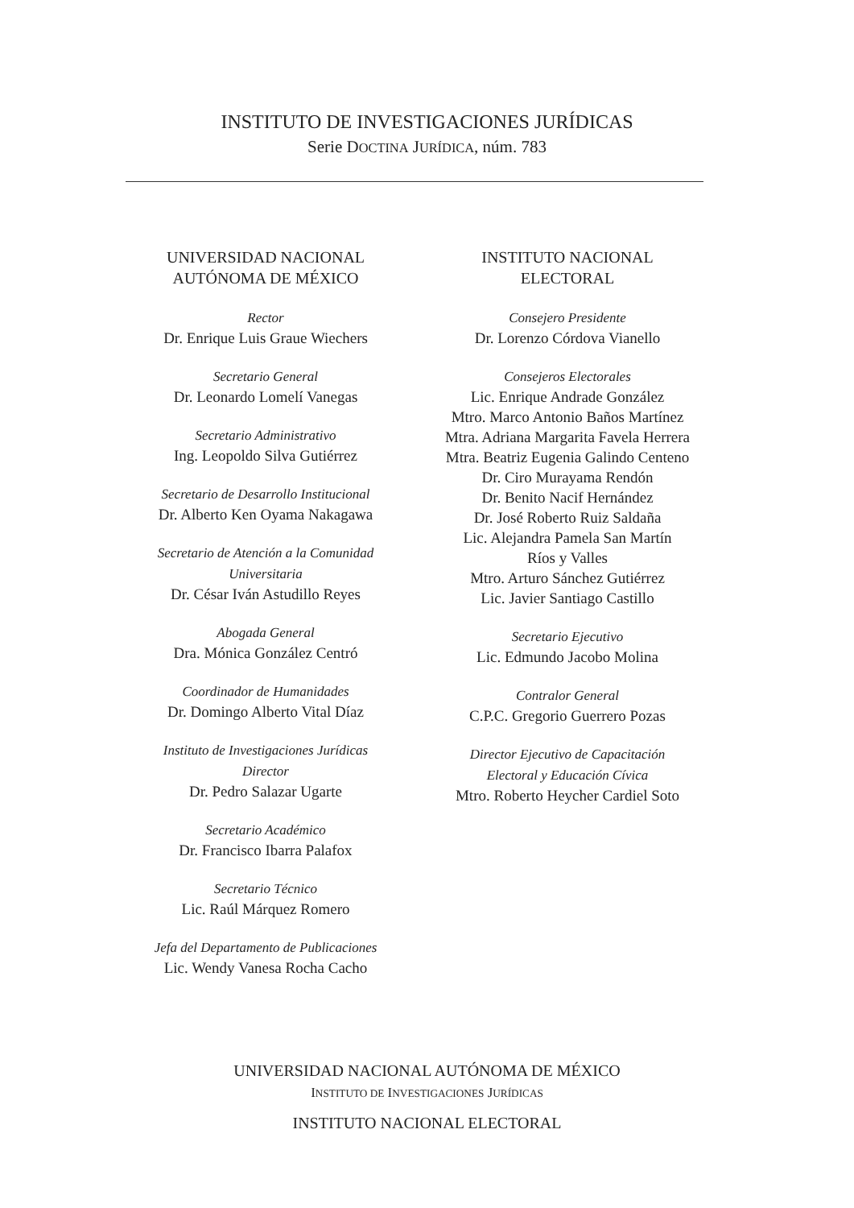INSTITUTO DE INVESTIGACIONES JURÍDICAS
Serie DOCTINA JURÍDICA, núm. 783
UNIVERSIDAD NACIONAL
AUTÓNOMA DE MÉXICO
Rector
Dr. Enrique Luis Graue Wiechers
Secretario General
Dr. Leonardo Lomelí Vanegas
Secretario Administrativo
Ing. Leopoldo Silva Gutiérrez
Secretario de Desarrollo Institucional
Dr. Alberto Ken Oyama Nakagawa
Secretario de Atención a la Comunidad
Universitaria
Dr. César Iván Astudillo Reyes
Abogada General
Dra. Mónica González Centró
Coordinador de Humanidades
Dr. Domingo Alberto Vital Díaz
Instituto de Investigaciones Jurídicas
Director
Dr. Pedro Salazar Ugarte
Secretario Académico
Dr. Francisco Ibarra Palafox
Secretario Técnico
Lic. Raúl Márquez Romero
Jefa del Departamento de Publicaciones
Lic. Wendy Vanesa Rocha Cacho
INSTITUTO NACIONAL
ELECTORAL
Consejero Presidente
Dr. Lorenzo Córdova Vianello
Consejeros Electorales
Lic. Enrique Andrade González
Mtro. Marco Antonio Baños Martínez
Mtra. Adriana Margarita Favela Herrera
Mtra. Beatriz Eugenia Galindo Centeno
Dr. Ciro Murayama Rendón
Dr. Benito Nacif Hernández
Dr. José Roberto Ruiz Saldaña
Lic. Alejandra Pamela San Martín
Ríos y Valles
Mtro. Arturo Sánchez Gutiérrez
Lic. Javier Santiago Castillo
Secretario Ejecutivo
Lic. Edmundo Jacobo Molina
Contralor General
C.P.C. Gregorio Guerrero Pozas
Director Ejecutivo de Capacitación
Electoral y Educación Cívica
Mtro. Roberto Heycher Cardiel Soto
UNIVERSIDAD NACIONAL AUTÓNOMA DE MÉXICO
INSTITUTO DE INVESTIGACIONES JURÍDICAS
INSTITUTO NACIONAL ELECTORAL